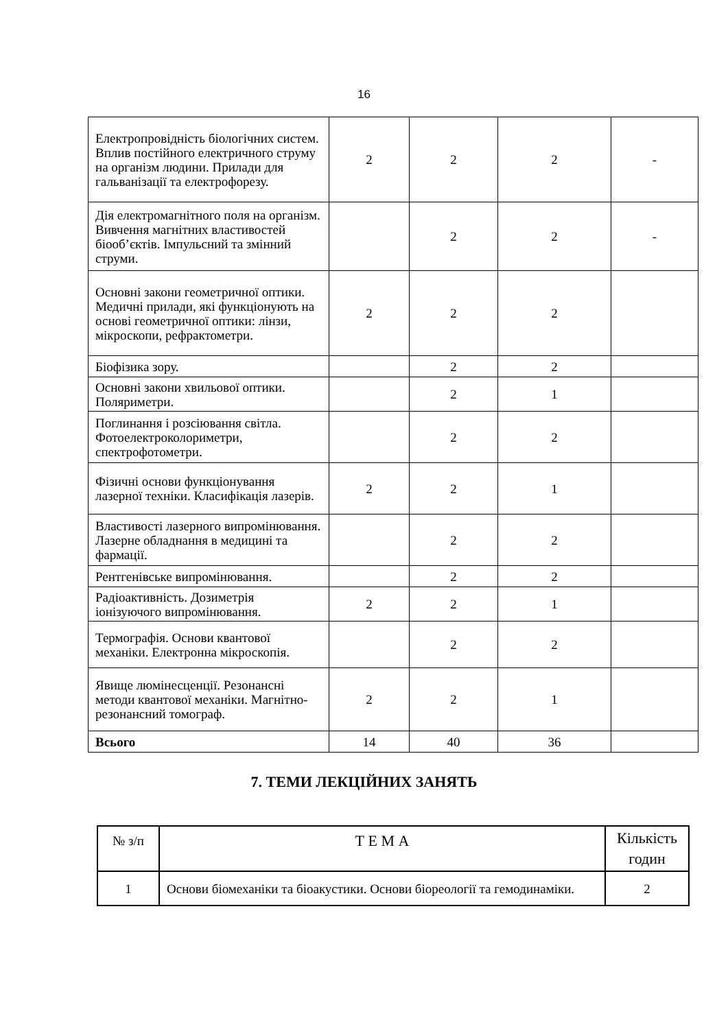16
| Електропровідність біологічних систем. Вплив постійного електричного струму на організм людини. Прилади для гальванізації та електрофорезу. | 2 | 2 | 2 | - |
| Дія електромагнітного поля на організм. Вивчення магнітних властивостей біооб’єктів. Імпульсний та змінний струми. | | 2 | 2 | - |
| Основні закони геометричної оптики. Медичні прилади, які функціонують на основі геометричної оптики: лінзи, мікроскопи, рефрактометри. | 2 | 2 | 2 | |
| Біофізика зору. | | 2 | 2 | |
| Основні закони хвильової оптики. Поляриметри. | | 2 | 1 | |
| Поглинання і розсіювання світла. Фотоелектроколориметри, спектрофотометри. | | 2 | 2 | |
| Фізичні основи функціонування лазерної техніки. Класифікація лазерів. | 2 | 2 | 1 | |
| Властивості лазерного випромінювання. Лазерне обладнання в медицині та фармації. | | 2 | 2 | |
| Рентгенівське випромінювання. | | 2 | 2 | |
| Радіоактивність. Дозиметрія іонізуючого випромінювання. | 2 | 2 | 1 | |
| Термографія. Основи квантової механіки. Електронна мікроскопія. | | 2 | 2 | |
| Явище люмінесценції. Резонансні методи квантової механіки. Магнітно-резонансний томограф. | 2 | 2 | 1 | |
| Всього | 14 | 40 | 36 | |
7. ТЕМИ ЛЕКЦІЙНИХ ЗАНЯТЬ
| № з/п | Т Е М А | Кількість годин |
| --- | --- | --- |
| 1 | Основи біомеханіки та біоакустики. Основи біореології та гемодинаміки. | 2 |